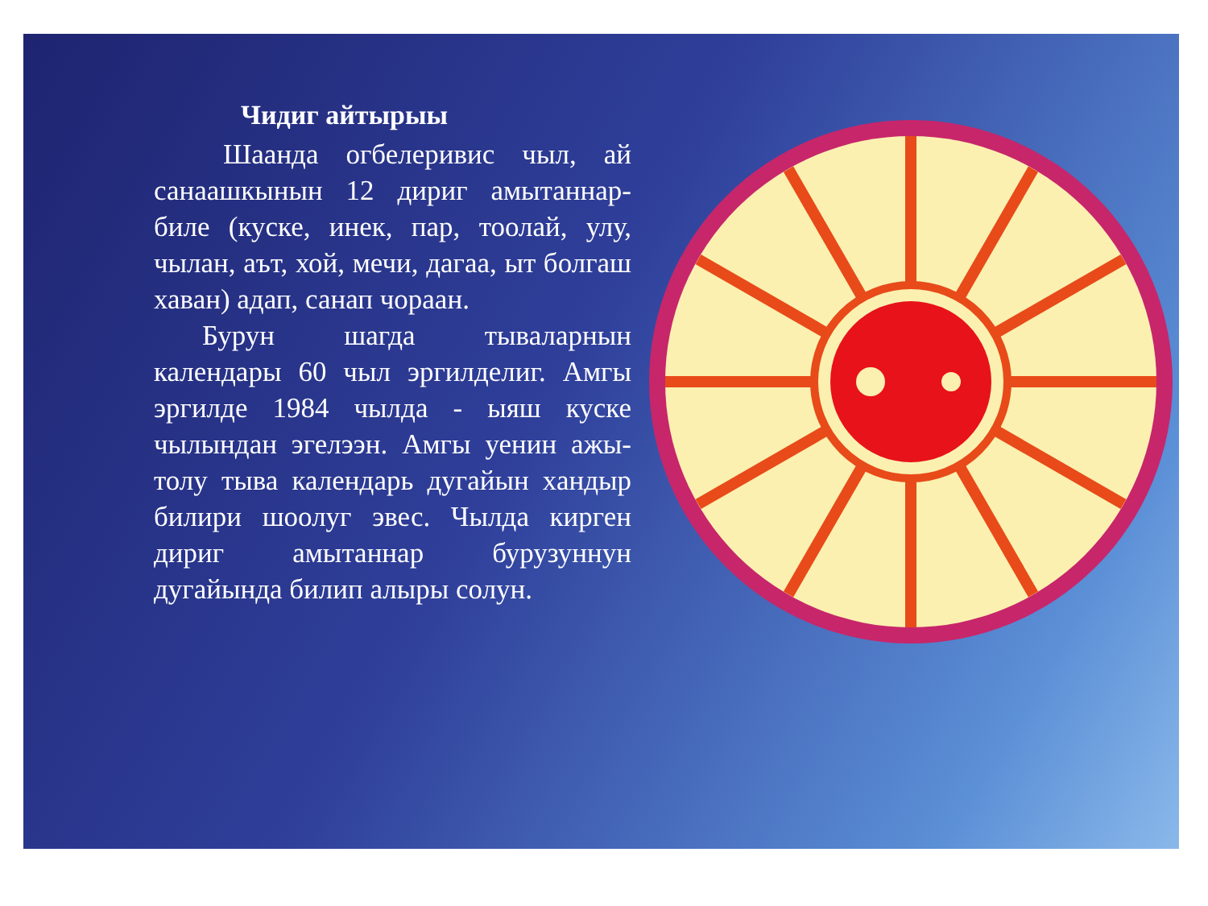Чидиг айтырыы
Шаанда огбелеривис чыл, ай санаашкынын 12 дириг амытаннар-биле (куске, инек, пар, тоолай, улу, чылан, аът, хой, мечи, дагаа, ыт болгаш хаван) адап, санап чораан.
Бурун шагда тываларнын календары 60 чыл эргилделиг. Амгы эргилде 1984 чылда - ыяш куске чылындан эгелээн. Амгы уенин ажы-толу тыва календарь дугайын хандыр билири шоолуг эвес. Чылда кирген дириг амытаннар бурузуннун дугайында билип алыры солун.